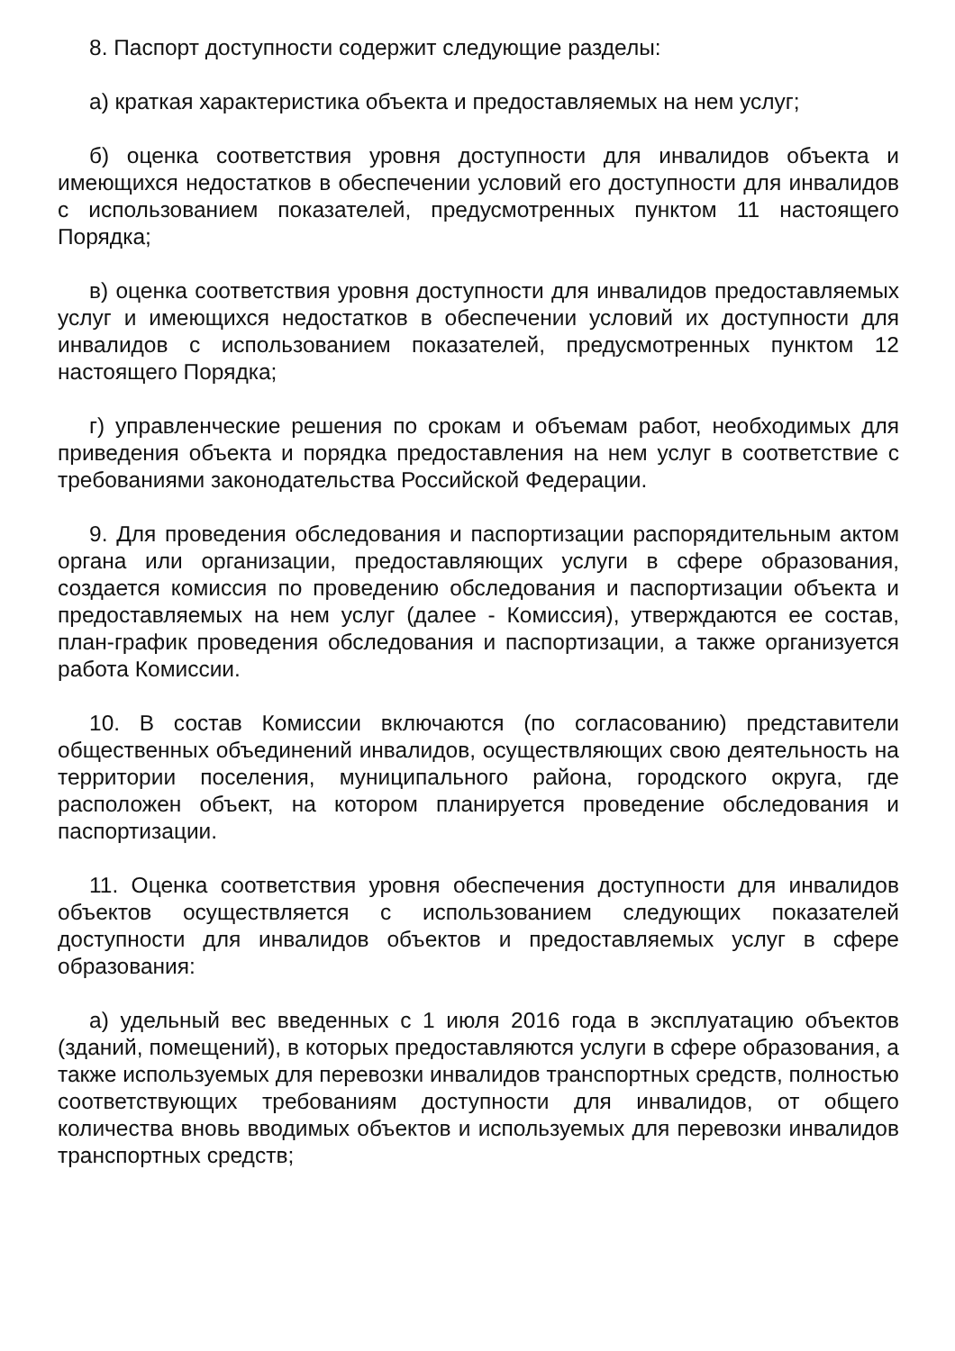8. Паспорт доступности содержит следующие разделы:
а) краткая характеристика объекта и предоставляемых на нем услуг;
б) оценка соответствия уровня доступности для инвалидов объекта и имеющихся недостатков в обеспечении условий его доступности для инвалидов с использованием показателей, предусмотренных пунктом 11 настоящего Порядка;
в) оценка соответствия уровня доступности для инвалидов предоставляемых услуг и имеющихся недостатков в обеспечении условий их доступности для инвалидов с использованием показателей, предусмотренных пунктом 12 настоящего Порядка;
г) управленческие решения по срокам и объемам работ, необходимых для приведения объекта и порядка предоставления на нем услуг в соответствие с требованиями законодательства Российской Федерации.
9. Для проведения обследования и паспортизации распорядительным актом органа или организации, предоставляющих услуги в сфере образования, создается комиссия по проведению обследования и паспортизации объекта и предоставляемых на нем услуг (далее - Комиссия), утверждаются ее состав, план-график проведения обследования и паспортизации, а также организуется работа Комиссии.
10. В состав Комиссии включаются (по согласованию) представители общественных объединений инвалидов, осуществляющих свою деятельность на территории поселения, муниципального района, городского округа, где расположен объект, на котором планируется проведение обследования и паспортизации.
11. Оценка соответствия уровня обеспечения доступности для инвалидов объектов осуществляется с использованием следующих показателей доступности для инвалидов объектов и предоставляемых услуг в сфере образования:
а) удельный вес введенных с 1 июля 2016 года в эксплуатацию объектов (зданий, помещений), в которых предоставляются услуги в сфере образования, а также используемых для перевозки инвалидов транспортных средств, полностью соответствующих требованиям доступности для инвалидов, от общего количества вновь вводимых объектов и используемых для перевозки инвалидов транспортных средств;